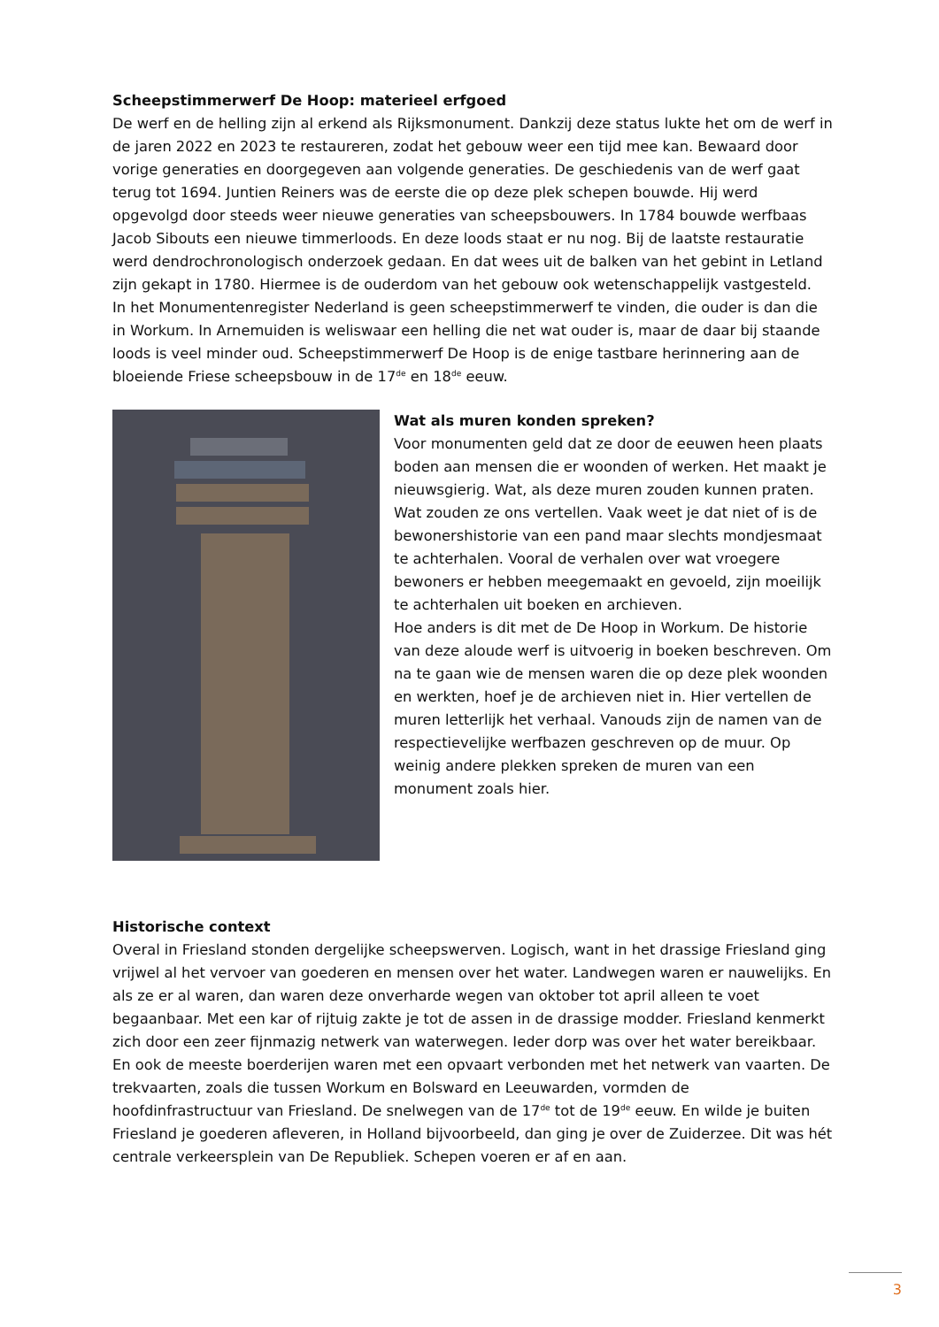Scheepstimmerwerf De Hoop: materieel erfgoed
De werf en de helling zijn al erkend als Rijksmonument. Dankzij deze status lukte het om de werf in de jaren 2022 en 2023 te restaureren, zodat het gebouw weer een tijd mee kan. Bewaard door vorige generaties en doorgegeven aan volgende generaties. De geschiedenis van de werf gaat terug tot 1694. Juntien Reiners was de eerste die op deze plek schepen bouwde. Hij werd opgevolgd door steeds weer nieuwe generaties van scheepsbouwers. In 1784 bouwde werfbaas Jacob Sibouts een nieuwe timmerloods. En deze loods staat er nu nog. Bij de laatste restauratie werd dendrochronologisch onderzoek gedaan. En dat wees uit de balken van het gebint in Letland zijn gekapt in 1780. Hiermee is de ouderdom van het gebouw ook wetenschappelijk vastgesteld.
In het Monumentenregister Nederland is geen scheepstimmerwerf te vinden, die ouder is dan die in Workum. In Arnemuiden is weliswaar een helling die net wat ouder is, maar de daar bij staande loods is veel minder oud. Scheepstimmerwerf De Hoop is de enige tastbare herinnering aan de bloeiende Friese scheepsbouw in de 17<sup>de</sup> en 18<sup>de</sup> eeuw.
Wat als muren konden spreken?
Voor monumenten geld dat ze door de eeuwen heen plaats boden aan mensen die er woonden of werken. Het maakt je nieuwsgierig. Wat, als deze muren zouden kunnen praten. Wat zouden ze ons vertellen. Vaak weet je dat niet of is de bewonershistorie van een pand maar slechts mondjesmaat te achterhalen. Vooral de verhalen over wat vroegere bewoners er hebben meegemaakt en gevoeld, zijn moeilijk te achterhalen uit boeken en archieven.
Hoe anders is dit met de De Hoop in Workum. De historie van deze aloude werf is uitvoerig in boeken beschreven. Om na te gaan wie de mensen waren die op deze plek woonden en werkten, hoef je de archieven niet in. Hier vertellen de muren letterlijk het verhaal. Vanouds zijn de namen van de respectievelijke werfbazen geschreven op de muur. Op weinig andere plekken spreken de muren van een monument zoals hier.
Historische context
Overal in Friesland stonden dergelijke scheepswerven. Logisch, want in het drassige Friesland ging vrijwel al het vervoer van goederen en mensen over het water. Landwegen waren er nauwelijks. En als ze er al waren, dan waren deze onverharde wegen van oktober tot april alleen te voet begaanbaar. Met een kar of rijtuig zakte je tot de assen in de drassige modder. Friesland kenmerkt zich door een zeer fijnmazig netwerk van waterwegen. Ieder dorp was over het water bereikbaar. En ook de meeste boerderijen waren met een opvaart verbonden met het netwerk van vaarten. De trekvaarten, zoals die tussen Workum en Bolsward en Leeuwarden, vormden de hoofdinfrastructuur van Friesland. De snelwegen van de 17<sup>de</sup> tot de 19<sup>de</sup> eeuw. En wilde je buiten Friesland je goederen afleveren, in Holland bijvoorbeeld, dan ging je over de Zuiderzee. Dit was hét centrale verkeersplein van De Republiek. Schepen voeren er af en aan.
3